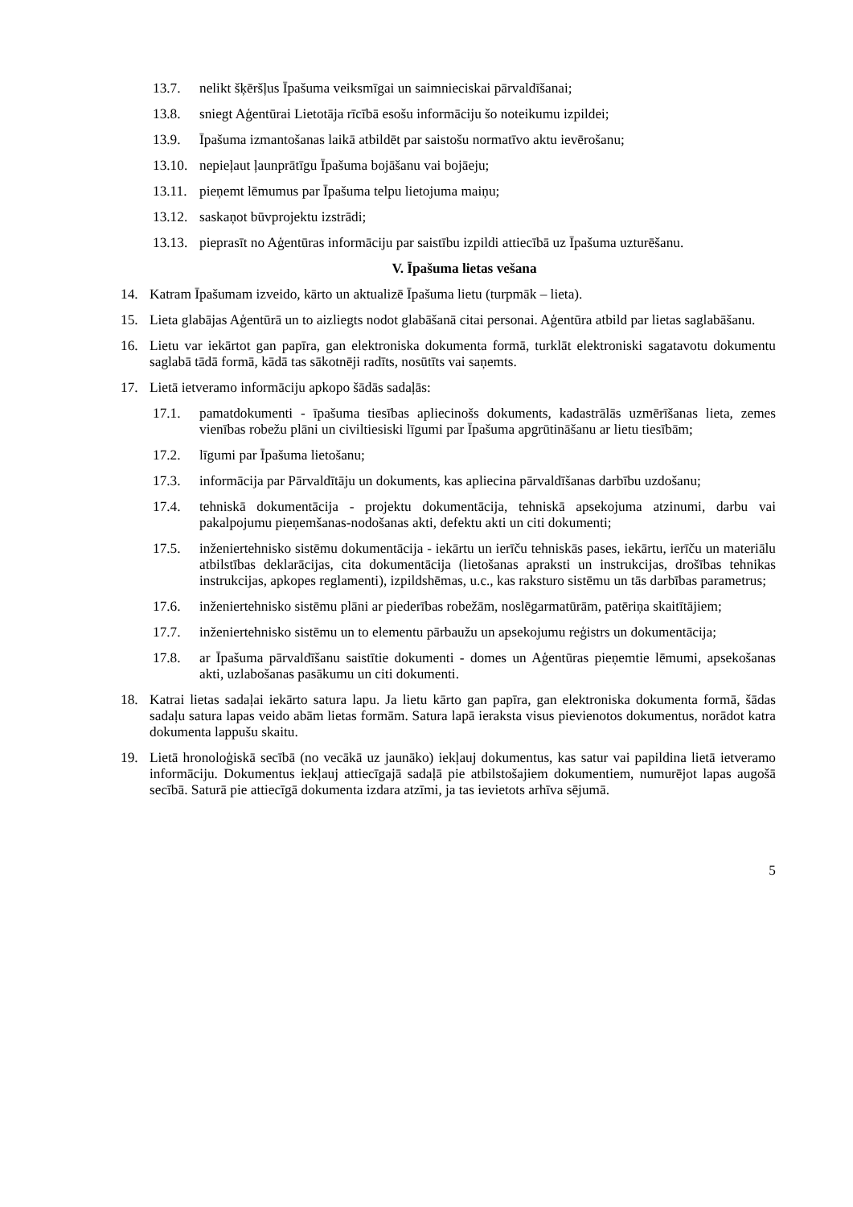13.7. nelikt šķēršļus Īpašuma veiksmīgai un saimnieciskai pārvaldīšanai;
13.8. sniegt Aģentūrai Lietotāja rīcībā esošu informāciju šo noteikumu izpildei;
13.9. Īpašuma izmantošanas laikā atbildēt par saistošu normatīvo aktu ievērošanu;
13.10. nepieļaut ļaunprātīgu Īpašuma bojāšanu vai bojāeju;
13.11. pieņemt lēmumus par Īpašuma telpu lietojuma maiņu;
13.12. saskaņot būvprojektu izstrādi;
13.13. pieprasīt no Aģentūras informāciju par saistību izpildi attiecībā uz Īpašuma uzturēšanu.
V. Īpašuma lietas vešana
14. Katram Īpašumam izveido, kārto un aktualizē Īpašuma lietu (turpmāk – lieta).
15. Lieta glabājas Aģentūrā un to aizliegts nodot glabāšanā citai personai. Aģentūra atbild par lietas saglabāšanu.
16. Lietu var iekārtot gan papīra, gan elektroniska dokumenta formā, turklāt elektroniski sagatavotu dokumentu saglabā tādā formā, kādā tas sākotnēji radīts, nosūtīts vai saņemts.
17. Lietā ietveramo informāciju apkopo šādās sadaļās:
17.1. pamatdokumenti - īpašuma tiesības apliecinošs dokuments, kadastrālās uzmērīšanas lieta, zemes vienības robežu plāni un civiltiesiski līgumi par Īpašuma apgrūtināšanu ar lietu tiesībām;
17.2. līgumi par Īpašuma lietošanu;
17.3. informācija par Pārvaldītāju un dokuments, kas apliecina pārvaldīšanas darbību uzdošanu;
17.4. tehniskā dokumentācija - projektu dokumentācija, tehniskā apsekojuma atzinumi, darbu vai pakalpojumu pieņemšanas-nodošanas akti, defektu akti un citi dokumenti;
17.5. inženiertehnisko sistēmu dokumentācija - iekārtu un ierīču tehniskās pases, iekārtu, ierīču un materiālu atbilstības deklarācijas, cita dokumentācija (lietošanas apraksti un instrukcijas, drošības tehnikas instrukcijas, apkopes reglamenti), izpildshēmas, u.c., kas raksturo sistēmu un tās darbības parametrus;
17.6. inženiertehnisko sistēmu plāni ar piederības robežām, noslēgarmatūrām, patēriņa skaitītājiem;
17.7. inženiertehnisko sistēmu un to elementu pārbaužu un apsekojumu reģistrs un dokumentācija;
17.8. ar Īpašuma pārvaldīšanu saistītie dokumenti - domes un Aģentūras pieņemtie lēmumi, apsekošanas akti, uzlabošanas pasākumu un citi dokumenti.
18. Katrai lietas sadaļai iekārto satura lapu. Ja lietu kārto gan papīra, gan elektroniska dokumenta formā, šādas sadaļu satura lapas veido abām lietas formām. Satura lapā ieraksta visus pievienotos dokumentus, norādot katra dokumenta lappušu skaitu.
19. Lietā hronoloģiskā secībā (no vecākā uz jaunāko) iekļauj dokumentus, kas satur vai papildina lietā ietveramo informāciju. Dokumentus iekļauj attiecīgajā sadaļā pie atbilstošajiem dokumentiem, numurējot lapas augošā secībā. Saturā pie attiecīgā dokumenta izdara atzīmi, ja tas ievietots arhīva sējumā.
5